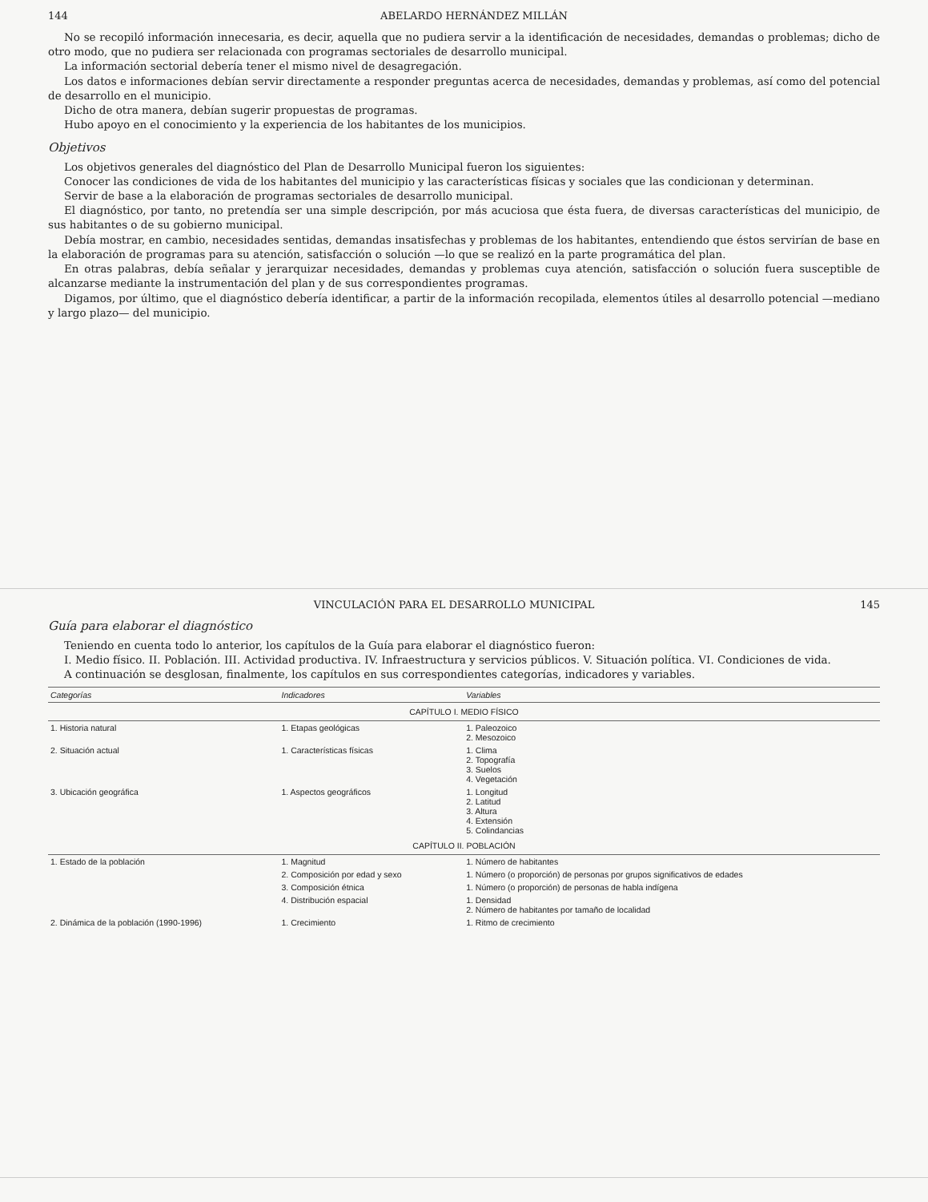144 ABELARDO HERNÁNDEZ MILLÁN
No se recopiló información innecesaria, es decir, aquella que no pudiera servir a la identificación de necesidades, demandas o problemas; dicho de otro modo, que no pudiera ser relacionada con programas sectoriales de desarrollo municipal.
La información sectorial debería tener el mismo nivel de desagregación.
Los datos e informaciones debían servir directamente a responder preguntas acerca de necesidades, demandas y problemas, así como del potencial de desarrollo en el municipio.
Dicho de otra manera, debían sugerir propuestas de programas.
Hubo apoyo en el conocimiento y la experiencia de los habitantes de los municipios.
Objetivos
Los objetivos generales del diagnóstico del Plan de Desarrollo Municipal fueron los siguientes:
Conocer las condiciones de vida de los habitantes del municipio y las características físicas y sociales que las condicionan y determinan.
Servir de base a la elaboración de programas sectoriales de desarrollo municipal.
El diagnóstico, por tanto, no pretendía ser una simple descripción, por más acuciosa que ésta fuera, de diversas características del municipio, de sus habitantes o de su gobierno municipal.
Debía mostrar, en cambio, necesidades sentidas, demandas insatisfechas y problemas de los habitantes, entendiendo que éstos servirían de base en la elaboración de programas para su atención, satisfacción o solución —lo que se realizó en la parte programática del plan.
En otras palabras, debía señalar y jerarquizar necesidades, demandas y problemas cuya atención, satisfacción o solución fuera susceptible de alcanzarse mediante la instrumentación del plan y de sus correspondientes programas.
Digamos, por último, que el diagnóstico debería identificar, a partir de la información recopilada, elementos útiles al desarrollo potencial —mediano y largo plazo— del municipio.
VINCULACIÓN PARA EL DESARROLLO MUNICIPAL 145
Guía para elaborar el diagnóstico
Teniendo en cuenta todo lo anterior, los capítulos de la Guía para elaborar el diagnóstico fueron:
I. Medio físico. II. Población. III. Actividad productiva. IV. Infraestructura y servicios públicos. V. Situación política. VI. Condiciones de vida.
A continuación se desglosan, finalmente, los capítulos en sus correspondientes categorías, indicadores y variables.
| Categorías | Indicadores | Variables |
| --- | --- | --- |
| CAPÍTULO I. MEDIO FÍSICO | | |
| 1. Historia natural | 1. Etapas geológicas | 1. Paleozoico 2. Mesozoico |
| 2. Situación actual | 1. Características físicas | 1. Clima 2. Topografía 3. Suelos 4. Vegetación |
| 3. Ubicación geográfica | 1. Aspectos geográficos | 1. Longitud 2. Latitud 3. Altura 4. Extensión 5. Colindancias |
| CAPÍTULO II. POBLACIÓN | | |
| 1. Estado de la población | 1. Magnitud | 1. Número de habitantes |
| | 2. Composición por edad y sexo | 1. Número (o proporción) de personas por grupos significativos de edades |
| | 3. Composición étnica | 1. Número (o proporción) de personas de habla indígena |
| | 4. Distribución espacial | 1. Densidad 2. Número de habitantes por tamaño de localidad |
| 2. Dinámica de la población (1990-1996) | 1. Crecimiento | 1. Ritmo de crecimiento |